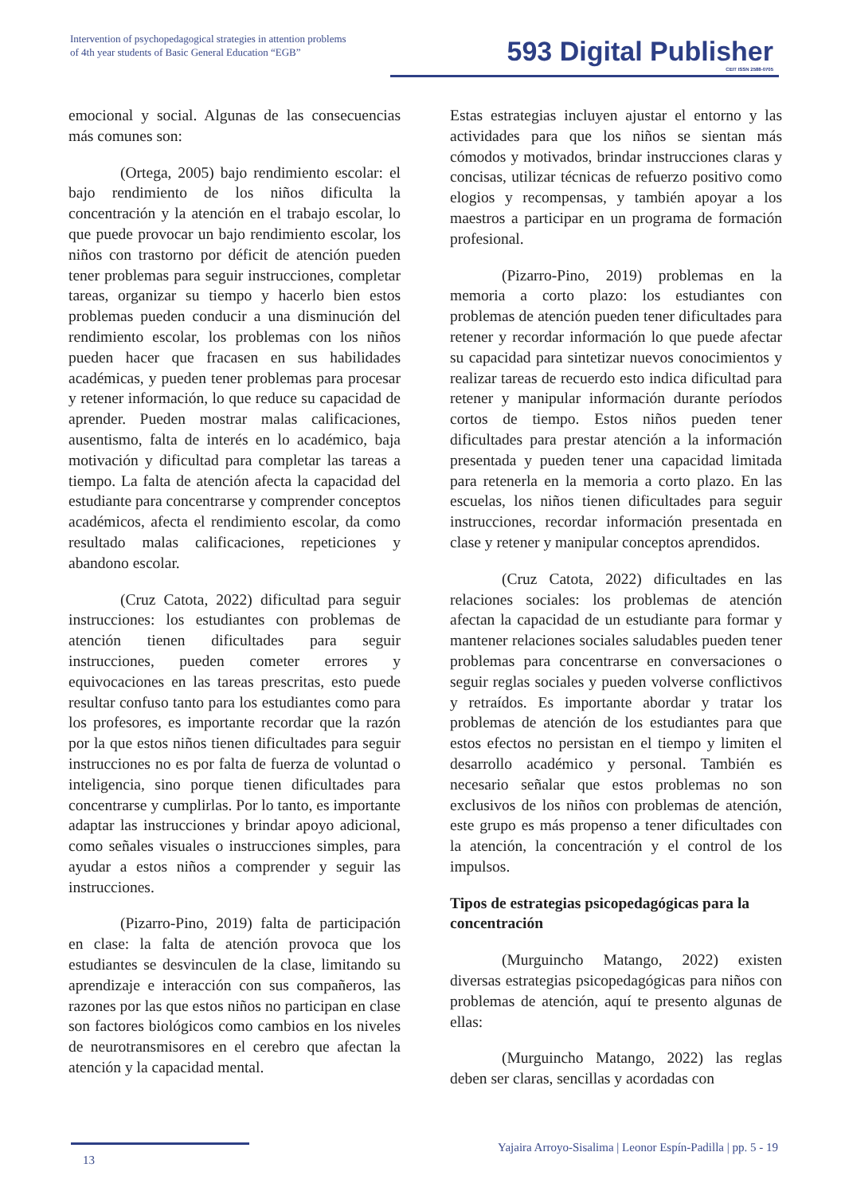Intervention of psychopedagogical strategies in attention problems
of 4th year students of Basic General Education “EGB”
593 Digital Publisher
CEIT ISSN 2588-0705
emocional y social. Algunas de las consecuencias más comunes son:
(Ortega, 2005) bajo rendimiento escolar: el bajo rendimiento de los niños dificulta la concentración y la atención en el trabajo escolar, lo que puede provocar un bajo rendimiento escolar, los niños con trastorno por déficit de atención pueden tener problemas para seguir instrucciones, completar tareas, organizar su tiempo y hacerlo bien estos problemas pueden conducir a una disminución del rendimiento escolar, los problemas con los niños pueden hacer que fracasen en sus habilidades académicas, y pueden tener problemas para procesar y retener información, lo que reduce su capacidad de aprender. Pueden mostrar malas calificaciones, ausentismo, falta de interés en lo académico, baja motivación y dificultad para completar las tareas a tiempo. La falta de atención afecta la capacidad del estudiante para concentrarse y comprender conceptos académicos, afecta el rendimiento escolar, da como resultado malas calificaciones, repeticiones y abandono escolar.
(Cruz Catota, 2022) dificultad para seguir instrucciones: los estudiantes con problemas de atención tienen dificultades para seguir instrucciones, pueden cometer errores y equivocaciones en las tareas prescritas, esto puede resultar confuso tanto para los estudiantes como para los profesores, es importante recordar que la razón por la que estos niños tienen dificultades para seguir instrucciones no es por falta de fuerza de voluntad o inteligencia, sino porque tienen dificultades para concentrarse y cumplirlas. Por lo tanto, es importante adaptar las instrucciones y brindar apoyo adicional, como señales visuales o instrucciones simples, para ayudar a estos niños a comprender y seguir las instrucciones.
(Pizarro-Pino, 2019) falta de participación en clase: la falta de atención provoca que los estudiantes se desvinculen de la clase, limitando su aprendizaje e interacción con sus compañeros, las razones por las que estos niños no participan en clase son factores biológicos como cambios en los niveles de neurotransmisores en el cerebro que afectan la atención y la capacidad mental.
Estas estrategias incluyen ajustar el entorno y las actividades para que los niños se sientan más cómodos y motivados, brindar instrucciones claras y concisas, utilizar técnicas de refuerzo positivo como elogios y recompensas, y también apoyar a los maestros a participar en un programa de formación profesional.
(Pizarro-Pino, 2019) problemas en la memoria a corto plazo: los estudiantes con problemas de atención pueden tener dificultades para retener y recordar información lo que puede afectar su capacidad para sintetizar nuevos conocimientos y realizar tareas de recuerdo esto indica dificultad para retener y manipular información durante períodos cortos de tiempo. Estos niños pueden tener dificultades para prestar atención a la información presentada y pueden tener una capacidad limitada para retenerla en la memoria a corto plazo. En las escuelas, los niños tienen dificultades para seguir instrucciones, recordar información presentada en clase y retener y manipular conceptos aprendidos.
(Cruz Catota, 2022) dificultades en las relaciones sociales: los problemas de atención afectan la capacidad de un estudiante para formar y mantener relaciones sociales saludables pueden tener problemas para concentrarse en conversaciones o seguir reglas sociales y pueden volverse conflictivos y retraídos. Es importante abordar y tratar los problemas de atención de los estudiantes para que estos efectos no persistan en el tiempo y limiten el desarrollo académico y personal. También es necesario señalar que estos problemas no son exclusivos de los niños con problemas de atención, este grupo es más propenso a tener dificultades con la atención, la concentración y el control de los impulsos.
Tipos de estrategias psicopedagógicas para la concentración
(Murguincho Matango, 2022) existen diversas estrategias psicopedagógicas para niños con problemas de atención, aquí te presento algunas de ellas:
(Murguincho Matango, 2022) las reglas deben ser claras, sencillas y acordadas con
Yajaira Arroyo-Sisalima | Leonor Espín-Padilla | pp. 5 - 19
13